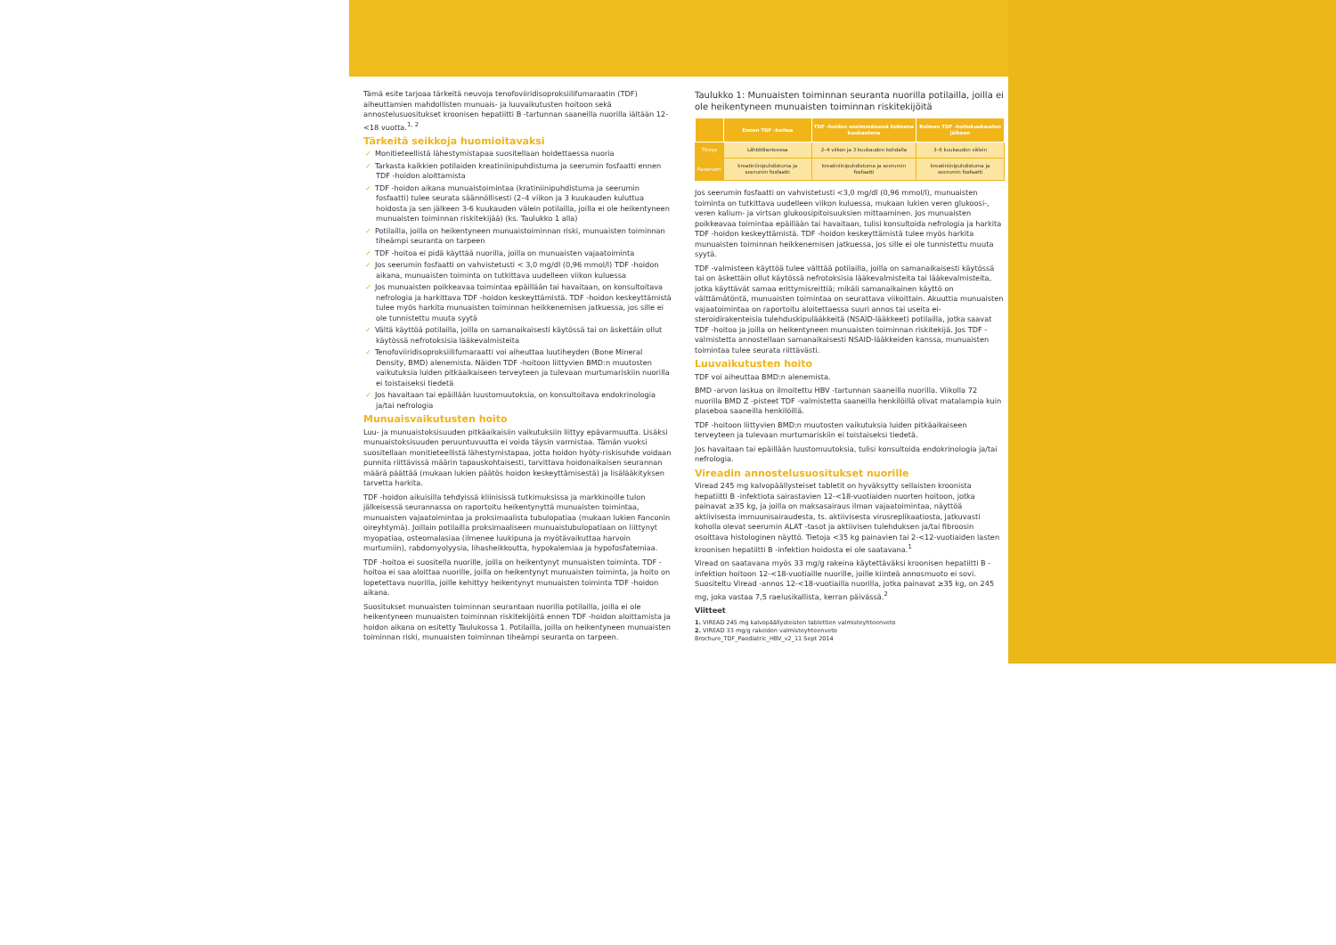Tämä esite tarjoaa tärkeitä neuvoja tenofoviiridisoproksiilifumaraatin (TDF) aiheuttamien mahdollisten munuais- ja luuvaikutusten hoitoon sekä annostelusuositukset kroonisen hepatiitti B -tartunnan saaneilla nuorilla iältään 12-<18 vuotta.<sup>1, 2</sup>
Tärkeitä seikkoja huomioitavaksi
✓ Monitieteellistä lähestymistapaa suositellaan hoidettaessa nuoria
✓ Tarkasta kaikkien potilaiden kreatiniinipuhdistuma ja seerumin fosfaatti ennen TDF -hoidon aloittamista
✓ TDF -hoidon aikana munuaistoimintaa (kratiniinipuhdistuma ja seerumin fosfaatti) tulee seurata säännöllisesti (2–4 viikon ja 3 kuukauden kuluttua hoidosta ja sen jälkeen 3-6 kuukauden välein potilailla, joilla ei ole heikentyneen munuaisten toiminnan riskitekijää) (ks. Taulukko 1 alla)
✓ Potilailla, joilla on heikentyneen munuaistoiminnan riski, munuaisten toiminnan tiheämpi seuranta on tarpeen
✓ TDF -hoitoa ei pidä käyttää nuorilla, joilla on munuaisten vajaatoiminta
✓ Jos seerumin fosfaatti on vahvistetusti < 3,0 mg/dl (0,96 mmol/l) TDF -hoidon aikana, munuaisten toiminta on tutkittava uudelleen viikon kuluessa
✓ Jos munuaisten poikkeavaa toimintaa epäillään tai havaitaan, on konsultoitava nefrologia ja harkittava TDF -hoidon keskeyttämistä. TDF -hoidon keskeyttämistä tulee myös harkita munuaisten toiminnan heikkenemisen jatkuessa, jos sille ei ole tunnistettu muuta syytä
✓ Vältä käyttöä potilailla, joilla on samanaikaisesti käytössä tai on äskettäin ollut käytössä nefrotoksisia lääkevalmisteita
✓ Tenofoviiridisoproksiilifumaraatti voi aiheuttaa luutiheyden (Bone Mineral Density, BMD) alenemista. Näiden TDF -hoitoon liittyvien BMD:n muutosten vaikutuksia luiden pitkäaikaiseen terveyteen ja tulevaan murtumariskiin nuorilla ei toistaiseksi tiedetä
✓ Jos havaitaan tai epäillään luustomuutoksia, on konsultoitava endokrinologia ja/tai nefrologia
Munuaisvaikutusten hoito
Luu- ja munuaistoksisuuden pitkäaikaisiin vaikutuksiin liittyy epävarmuutta. Lisäksi munuaistoksisuuden peruuntuvuutta ei voida täysin varmistaa. Tämän vuoksi suositellaan monitieteellistä lähestymistapaa, jotta hoidon hyöty-riskisuhde voidaan punnita riittävissä määrin tapauskohtaisesti, tarvittava hoidonaikaisen seurannan määrä päättää (mukaan lukien päätös hoidon keskeyttämisestä) ja lisälääkityksen tarvetta harkita.
TDF -hoidon aikuisilla tehdyissä kliinisissä tutkimuksissa ja markkinoille tulon jälkeisessä seurannassa on raportoitu heikentynyttä munuaisten toimintaa, munuaisten vajaatoimintaa ja proksimaalista tubulopatiaa (mukaan lukien Fanconin oireyhtymä). Joillain potilailla proksimaaliseen munuaistubulopatiaan on liittynyt myopatiaa, osteomalasiaa (ilmenee luukipuna ja myötävaikuttaa harvoin murtumiin), rabdomyolyysia, lihasheikkoutta, hypokalemiaa ja hypofosfatemiaa.
TDF -hoitoa ei suositella nuorille, joilla on heikentynyt munuaisten toiminta. TDF -hoitoa ei saa aloittaa nuorille, joilla on heikentynyt munuaisten toiminta, ja hoito on lopetettava nuorilla, joille kehittyy heikentynyt munuaisten toiminta TDF -hoidon aikana.
Suositukset munuaisten toiminnan seurantaan nuorilla potilailla, joilla ei ole heikentyneen munuaisten toiminnan riskitekijöitä ennen TDF -hoidon aloittamista ja hoidon aikana on esitetty Taulukossa 1. Potilailla, joilla on heikentyneen munuaisten toiminnan riski, munuaisten toiminnan tiheämpi seuranta on tarpeen.
Taulukko 1: Munuaisten toiminnan seuranta nuorilla potilailla, joilla ei ole heikentyneen munuaisten toiminnan riskitekijöitä
| | Ennen TDF -hoitoa | TDF -hoidon ensimmäisenä kolmena kuukautena | Kolmen TDF -hoitokuukauden jälkeen |
| --- | --- | --- | --- |
| Tiheys | Lähtötilanteessa | 2–4 viikon ja 3 kuukauden kohdalla | 3–6 kuukauden välein |
| Parametri | kreatiniinipuhdistuma ja seerumin fosfaatti | kreatiniinipuhdistuma ja seerumin fosfaatti | kreatiniinipuhdistuma ja seerumin fosfaatti |
Jos seerumin fosfaatti on vahvistetusti <3,0 mg/dl (0,96 mmol/l), munuaisten toiminta on tutkittava uudelleen viikon kuluessa, mukaan lukien veren glukoosi-, veren kalium- ja virtsan glukoosipitoisuuksien mittaaminen. Jos munuaisten poikkeavaa toimintaa epäillään tai havaitaan, tulisi konsultoida nefrologia ja harkita TDF -hoidon keskeyttämistä. TDF -hoidon keskeyttämistä tulee myös harkita munuaisten toiminnan heikkenemisen jatkuessa, jos sille ei ole tunnistettu muuta syytä.
TDF -valmisteen käyttöä tulee välttää potilailla, joilla on samanaikaisesti käytössä tai on äskettäin ollut käytössä nefrotoksisia lääkevalmisteita tai lääkevalmisteita, jotka käyttävät samaa erittymisreittiä; mikäli samanaikainen käyttö on välttämätöntä, munuaisten toimintaa on seurattava viikoittain. Akuuttia munuaisten vajaatoimintaa on raportoitu aloitettaessa suuri annos tai useita ei-steroidirakenteisia tulehduskipulääkkeitä (NSAID-lääkkeet) potilailla, jotka saavat TDF -hoitoa ja joilla on heikentyneen munuaisten toiminnan riskitekijä. Jos TDF -valmistetta annostellaan samanaikaisesti NSAID-lääkkeiden kanssa, munuaisten toimintaa tulee seurata riittävästi.
Luuvaikutusten hoito
TDF voi aiheuttaa BMD:n alenemista.
BMD -arvon laskua on ilmoitettu HBV -tartunnan saaneilla nuorilla. Viikolla 72 nuorilla BMD Z -pisteet TDF -valmistetta saaneilla henkilöillä olivat matalampia kuin plaseboa saaneilla henkilöillä.
TDF -hoitoon liittyvien BMD:n muutosten vaikutuksia luiden pitkäaikaiseen terveyteen ja tulevaan murtumariskiin ei toistaiseksi tiedetä.
Jos havaitaan tai epäillään luustomuutoksia, tulisi konsultoida endokrinologia ja/tai nefrologia.
Vireadin annostelusuositukset nuorille
Viread 245 mg kalvopäällysteiset tabletit on hyväksytty sellaisten kroonista hepatiitti B -infektiota sairastavien 12-<18-vuotiaiden nuorten hoitoon, jotka painavat ≥35 kg, ja joilla on maksasairaus ilman vajaatoimintaa, näyttöä aktiivisesta immuunisairaudesta, ts. aktiivisesta virusreplikaatiosta, jatkuvasti koholla olevat seerumin ALAT -tasot ja aktiivisen tulehduksen ja/tai fibroosin osoittava histologinen näyttö. Tietoja <35 kg painavien tai 2-<12-vuotiaiden lasten kroonisen hepatiitti B -infektion hoidosta ei ole saatavana.<sup>1</sup>
Viread on saatavana myös 33 mg/g rakeina käytettäväksi kroonisen hepatiitti B -infektion hoitoon 12-<18-vuotiaille nuorille, joille kiinteä annosmuoto ei sovi. Suositeltu Viread -annos 12-<18-vuotiailla nuorilla, jotka painavat ≥35 kg, on 245 mg, joka vastaa 7,5 raelusikallista, kerran päivässä.<sup>2</sup>
Viitteet
1. VIREAD 245 mg kalvopäällysteisten tablettien valmisteyhteenveto
2. VIREAD 33 mg/g rakeiden valmisteyhteenveto
Brochure_TDF_Paediatric_HBV_v2_11 Sept 2014